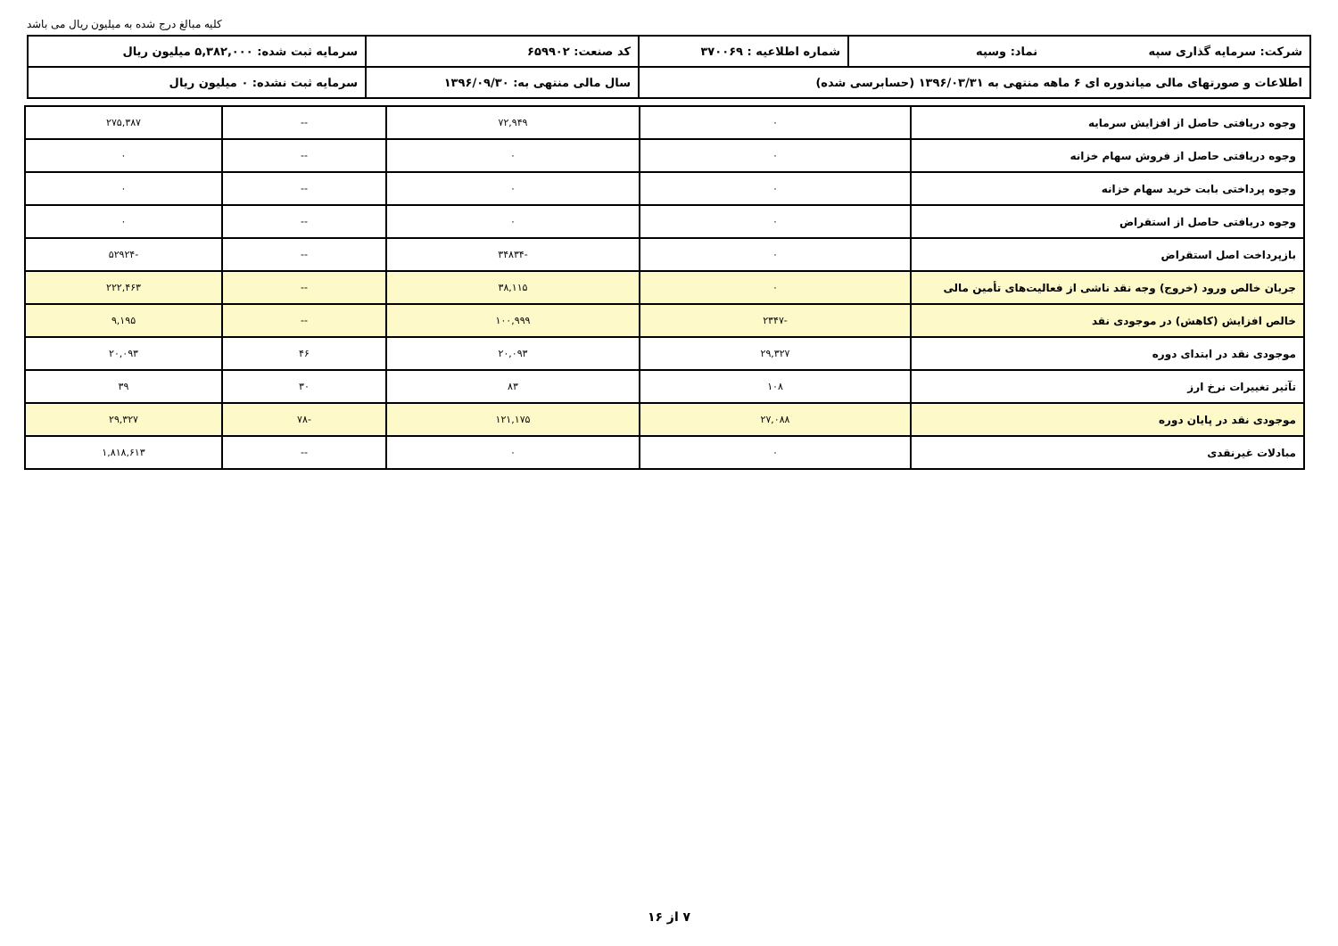کلیه مبالغ درج شده به میلیون ریال می باشد
| شرکت: سرمایه گذاری سپه نماد: وسپه | شماره اطلاعیه : ۳۷۰۰۶۹ | کد صنعت: ۶۵۹۹۰۲ | سرمایه ثبت شده: ۵,۳۸۲,۰۰۰ میلیون ریال |
| اطلاعات و صورتهای مالی میاندوره ای ۶ ماهه منتهی به ۱۳۹۶/۰۳/۳۱ (حسابرسی شده) | | سال مالی منتهی به: ۱۳۹۶/۰۹/۳۰ | سرمایه ثبت نشده: ۰ میلیون ریال |
| وجوه دریافتی حاصل از افزایش سرمایه | ۰ | ۷۲,۹۴۹ | -- | ۲۷۵,۳۸۷ |
| وجوه دریافتی حاصل از فروش سهام خزانه | ۰ | ۰ | -- | ۰ |
| وجوه پرداختی بابت خرید سهام خزانه | ۰ | ۰ | -- | ۰ |
| وجوه دریافتی حاصل از استقراض | ۰ | ۰ | -- | ۰ |
| بازپرداخت اصل استقراض | ۰ | -۳۴۸۳۴ | -- | -۵۲۹۲۴ |
| جریان خالص ورود (خروج) وجه نقد ناشی از فعالیت‌های تأمین مالی | ۰ | ۳۸,۱۱۵ | -- | ۲۲۲,۴۶۳ |
| خالص افزایش (کاهش) در موجودی نقد | -۲۳۴۷ | ۱۰۰,۹۹۹ | -- | ۹,۱۹۵ |
| موجودی نقد در ابتدای دوره | ۲۹,۳۲۷ | ۲۰,۰۹۳ | ۴۶ | ۲۰,۰۹۳ |
| تآثیر تغییرات نرخ ارز | ۱۰۸ | ۸۳ | ۳۰ | ۳۹ |
| موجودی نقد در پایان دوره | ۲۷,۰۸۸ | ۱۲۱,۱۷۵ | -۷۸ | ۲۹,۳۲۷ |
| مبادلات غیرنقدی | ۰ | ۰ | -- | ۱,۸۱۸,۶۱۳ |
۷ از ۱۶